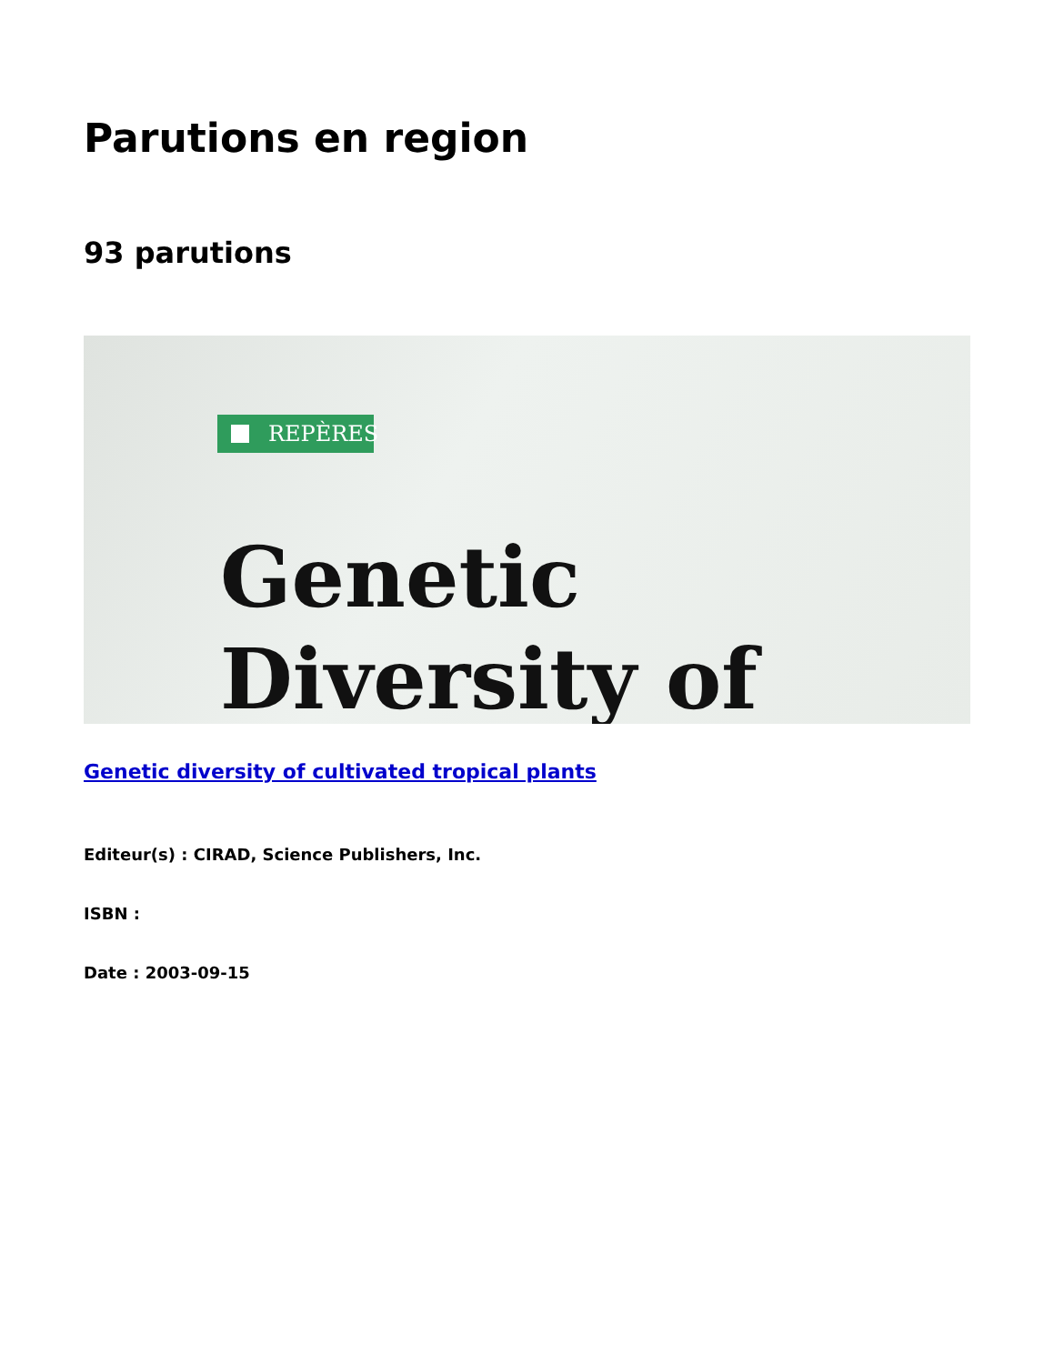Parutions en region
93 parutions
REPÈRES
Genetic
Diversity of
Genetic diversity of cultivated tropical plants
Editeur(s) : CIRAD, Science Publishers, Inc.
ISBN :
Date : 2003-09-15